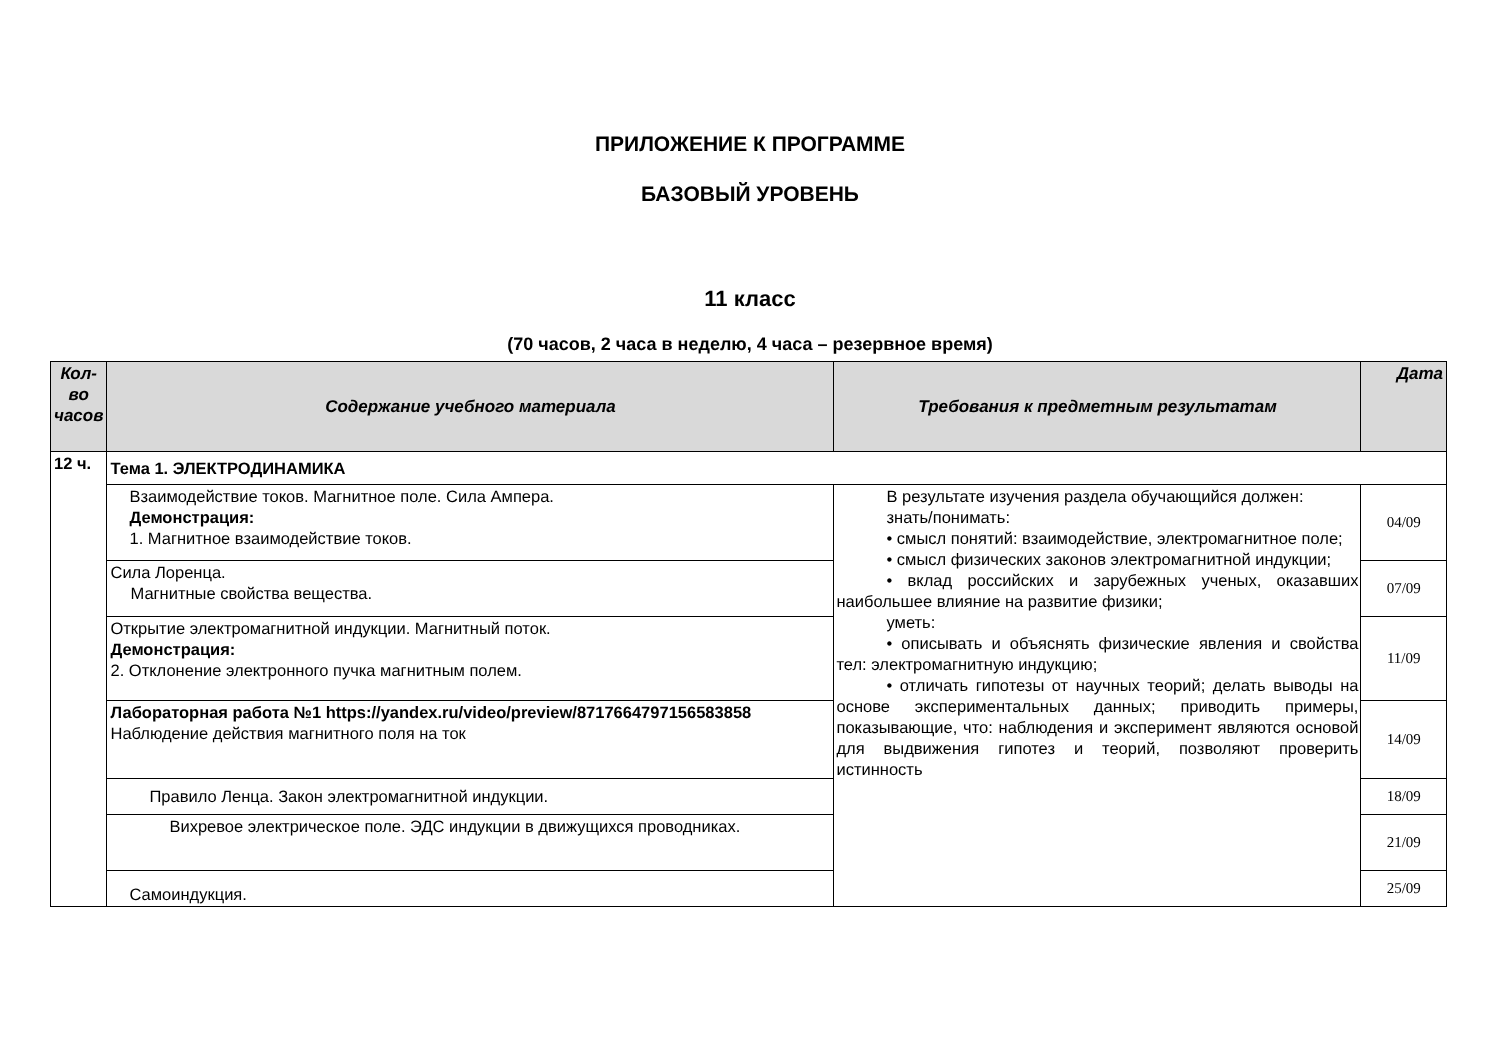ПРИЛОЖЕНИЕ К ПРОГРАММЕ
БАЗОВЫЙ УРОВЕНЬ
11 класс
(70 часов, 2 часа в неделю, 4 часа – резервное время)
| Кол-во часов | Содержание учебного материала | Требования к предметным результатам | Дата |
| --- | --- | --- | --- |
| 12 ч. | Тема 1. ЭЛЕКТРОДИНАМИКА | | |
| | Взаимодействие токов. Магнитное поле. Сила Ампера. Демонстрация: 1. Магнитное взаимодействие токов. | В результате изучения раздела обучающийся должен: знать/понимать: • смысл понятий: взаимодействие, электромагнитное поле; • смысл физических законов электромагнитной индукции; • вклад российских и зарубежных ученых, оказавших наибольшее влияние на развитие физики; уметь: • описывать и объяснять физические явления и свойства тел: электромагнитную индукцию; • отличать гипотезы от научных теорий; делать выводы на основе экспериментальных данных; приводить примеры, показывающие, что: наблюдения и эксперимент являются основой для выдвижения гипотез и теорий, позволяют проверить истинность | 04/09 |
| | Сила Лоренца. Магнитные свойства вещества. | | 07/09 |
| | Открытие электромагнитной индукции. Магнитный поток. Демонстрация: 2. Отклонение электронного пучка магнитным полем. | | 11/09 |
| | Лабораторная работа №1 https://yandex.ru/video/preview/8717664797156583858 Наблюдение действия магнитного поля на ток | | 14/09 |
| | Правило Ленца. Закон электромагнитной индукции. | | 18/09 |
| | Вихревое электрическое поле. ЭДС индукции в движущихся проводниках. | | 21/09 |
| | Самоиндукция. | | 25/09 |